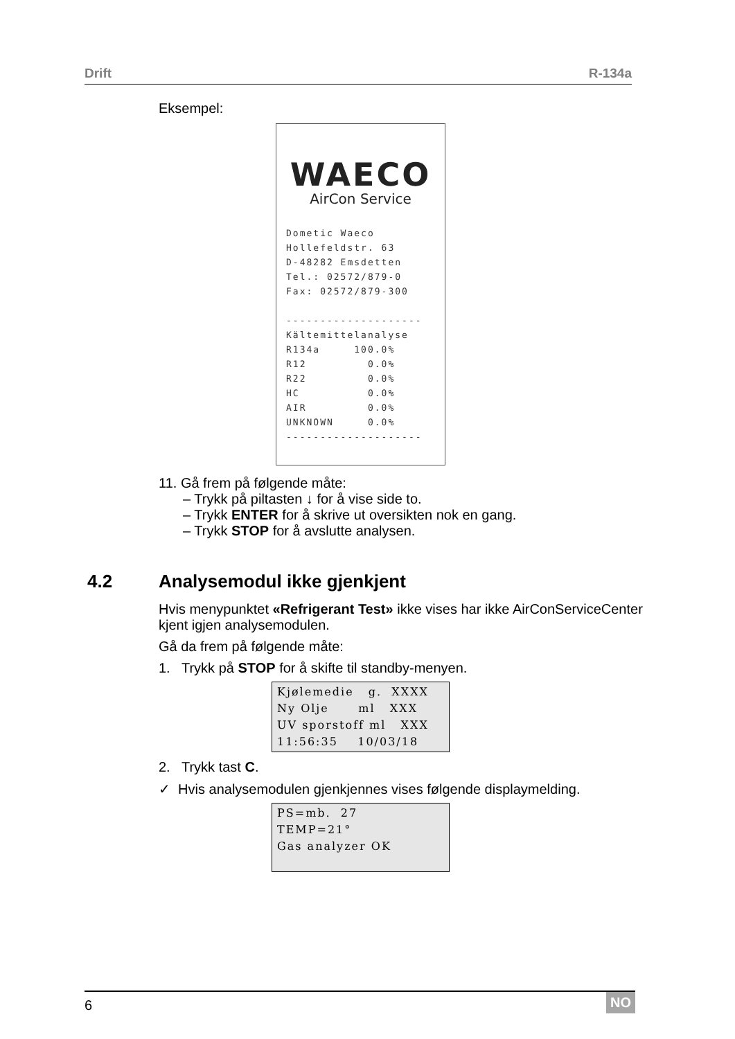Drift R-134a
Eksempel:
WAECO
AirCon Service
Dometic Waeco
Hollefeldstr. 63
D-48282 Emsdetten
Tel.: 02572/879-0
Fax: 02572/879-300

--------------------
Kältemittelanalyse
R134a     100.0%
R12         0.0%
R22         0.0%
HC          0.0%
AIR         0.0%
UNKNOWN     0.0%
--------------------
11. Gå frem på følgende måte:
– Trykk på piltasten ↓ for å vise side to.
– Trykk ENTER for å skrive ut oversikten nok en gang.
– Trykk STOP for å avslutte analysen.
4.2 Analysemodul ikke gjenkjent
Hvis menypunktet «Refrigerant Test» ikke vises har ikke AirConServiceCenter kjent igjen analysemodulen.
Gå da frem på følgende måte:
1. Trykk på STOP for å skifte til standby-menyen.
Kjølemedie   g.  XXXX
Ny Olje      ml   XXX
UV sporstoff ml   XXX
11:56:35    10/03/18
2. Trykk tast C.
✓ Hvis analysemodulen gjenkjennes vises følgende displaymelding.
PS=mb.  27
TEMP=21°
Gas analyzer OK
6 NO